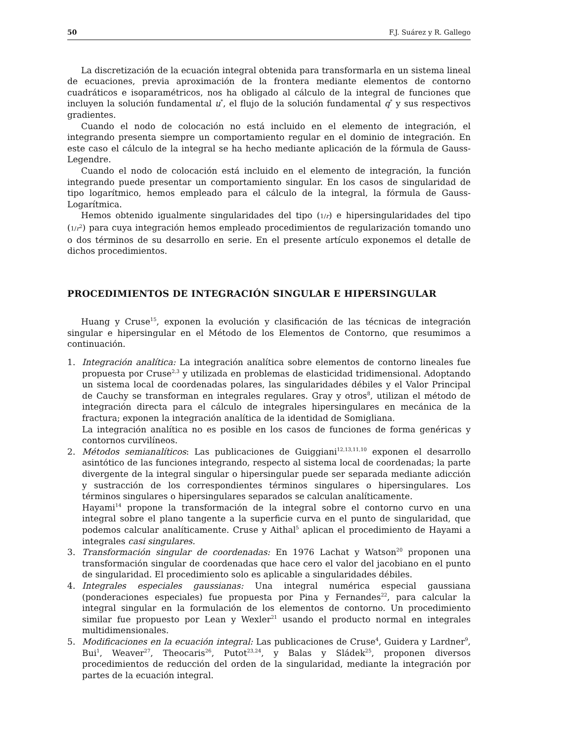50 F.J. Suárez y R. Gallego
La discretización de la ecuación integral obtenida para transformarla en un sistema lineal de ecuaciones, previa aproximación de la frontera mediante elementos de contorno cuadráticos e isoparamétricos, nos ha obligado al cálculo de la integral de funciones que incluyen la solución fundamental u<sup>*</sup>, el flujo de la solución fundamental q<sup>*</sup> y sus respectivos gradientes.
Cuando el nodo de colocación no está incluido en el elemento de integración, el integrando presenta siempre un comportamiento regular en el dominio de integración. En este caso el cálculo de la integral se ha hecho mediante aplicación de la fórmula de Gauss-Legendre.
Cuando el nodo de colocación está incluido en el elemento de integración, la función integrando puede presentar un comportamiento singular. En los casos de singularidad de tipo logarítmico, hemos empleado para el cálculo de la integral, la fórmula de Gauss-Logarítmica.
Hemos obtenido igualmente singularidades del tipo (1/r) e hipersingularidades del tipo (1/r<sup>2</sup>) para cuya integración hemos empleado procedimientos de regularización tomando uno o dos términos de su desarrollo en serie. En el presente artículo exponemos el detalle de dichos procedimientos.
PROCEDIMIENTOS DE INTEGRACIÓN SINGULAR E HIPERSINGULAR
Huang y Cruse<sup>15</sup>, exponen la evolución y clasificación de las técnicas de integración singular e hipersingular en el Método de los Elementos de Contorno, que resumimos a continuación.
1. Integración analítica: La integración analítica sobre elementos de contorno lineales fue propuesta por Cruse<sup>2,3</sup> y utilizada en problemas de elasticidad tridimensional. Adoptando un sistema local de coordenadas polares, las singularidades débiles y el Valor Principal de Cauchy se transforman en integrales regulares. Gray y otros<sup>8</sup>, utilizan el método de integración directa para el cálculo de integrales hipersingulares en mecánica de la fractura; exponen la integración analítica de la identidad de Somigliana.
La integración analítica no es posible en los casos de funciones de forma genéricas y contornos curvilíneos.
2. Métodos semianalíticos: Las publicaciones de Guiggiani<sup>12,13,11,10</sup> exponen el desarrollo asintótico de las funciones integrando, respecto al sistema local de coordenadas; la parte divergente de la integral singular o hipersingular puede ser separada mediante adicción y sustracción de los correspondientes términos singulares o hipersingulares. Los términos singulares o hipersingulares separados se calculan analíticamente.
Hayami<sup>14</sup> propone la transformación de la integral sobre el contorno curvo en una integral sobre el plano tangente a la superficie curva en el punto de singularidad, que podemos calcular analíticamente. Cruse y Aithal<sup>5</sup> aplican el procedimiento de Hayami a integrales casi singulares.
3. Transformación singular de coordenadas: En 1976 Lachat y Watson<sup>20</sup> proponen una transformación singular de coordenadas que hace cero el valor del jacobiano en el punto de singularidad. El procedimiento solo es aplicable a singularidades débiles.
4. Integrales especiales gaussianas: Una integral numérica especial gaussiana (ponderaciones especiales) fue propuesta por Pina y Fernandes<sup>22</sup>, para calcular la integral singular en la formulación de los elementos de contorno. Un procedimiento similar fue propuesto por Lean y Wexler<sup>21</sup> usando el producto normal en integrales multidimensionales.
5. Modificaciones en la ecuación integral: Las publicaciones de Cruse<sup>4</sup>, Guidera y Lardner<sup>9</sup>, Bui<sup>1</sup>, Weaver<sup>27</sup>, Theocaris<sup>26</sup>, Putot<sup>23,24</sup>, y Balas y Sládek<sup>25</sup>, proponen diversos procedimientos de reducción del orden de la singularidad, mediante la integración por partes de la ecuación integral.